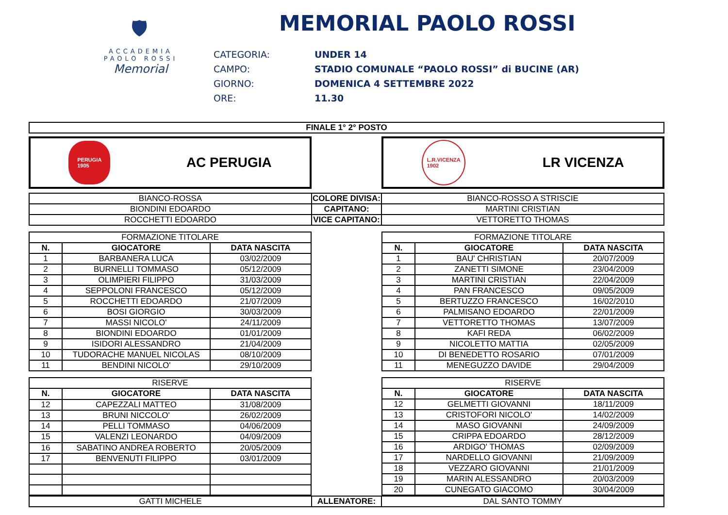🛡
ACCADEMIA
PAOLO ROSSI
Memorial
MEMORIAL PAOLO ROSSI
CATEGORIA: UNDER 14 CAMPO: STADIO COMUNALE “PAOLO ROSSI” di BUCINE (AR) GIORNO: DOMENICA 4 SETTEMBRE 2022 ORE: 11.30
| FINALE 1° 2° POSTO |
| --- |
PERUGIA
1905
AC PERUGIA
L.R.VICENZA
1902
LR VICENZA
| BIANCO-ROSSA | COLORE DIVISA: | BIANCO-ROSSO A STRISCIE |
| BIONDINI EDOARDO | CAPITANO: | MARTINI CRISTIAN |
| ROCCHETTI EDOARDO | VICE CAPITANO: | VETTORETTO THOMAS |
| FORMAZIONE TITOLARE | | |
| N. | GIOCATORE | DATA NASCITA |
| 1 | BARBANERA LUCA | 03/02/2009 |
| 2 | BURNELLI TOMMASO | 05/12/2009 |
| 3 | OLIMPIERI FILIPPO | 31/03/2009 |
| 4 | SEPPOLONI FRANCESCO | 05/12/2009 |
| 5 | ROCCHETTI EDOARDO | 21/07/2009 |
| 6 | BOSI GIORGIO | 30/03/2009 |
| 7 | MASSI NICOLO' | 24/11/2009 |
| 8 | BIONDINI EDOARDO | 01/01/2009 |
| 9 | ISIDORI ALESSANDRO | 21/04/2009 |
| 10 | TUDORACHE MANUEL NICOLAS | 08/10/2009 |
| 11 | BENDINI NICOLO' | 29/10/2009 |
| FORMAZIONE TITOLARE | | |
| N. | GIOCATORE | DATA NASCITA |
| 1 | BAU' CHRISTIAN | 20/07/2009 |
| 2 | ZANETTI SIMONE | 23/04/2009 |
| 3 | MARTINI CRISTIAN | 22/04/2009 |
| 4 | PAN FRANCESCO | 09/05/2009 |
| 5 | BERTUZZO FRANCESCO | 16/02/2010 |
| 6 | PALMISANO EDOARDO | 22/01/2009 |
| 7 | VETTORETTO THOMAS | 13/07/2009 |
| 8 | KAFI REDA | 06/02/2009 |
| 9 | NICOLETTO MATTIA | 02/05/2009 |
| 10 | DI BENEDETTO ROSARIO | 07/01/2009 |
| 11 | MENEGUZZO DAVIDE | 29/04/2009 |
| RISERVE | | |
| N. | GIOCATORE | DATA NASCITA |
| 12 | CAPEZZALI MATTEO | 31/08/2009 |
| 13 | BRUNI NICCOLO' | 26/02/2009 |
| 14 | PELLI TOMMASO | 04/06/2009 |
| 15 | VALENZI LEONARDO | 04/09/2009 |
| 16 | SABATINO ANDREA ROBERTO | 20/05/2009 |
| 17 | BENVENUTI FILIPPO | 03/01/2009 |
| RISERVE | | |
| N. | GIOCATORE | DATA NASCITA |
| 12 | GELMETTI GIOVANNI | 18/11/2009 |
| 13 | CRISTOFORI NICOLO' | 14/02/2009 |
| 14 | MASO GIOVANNI | 24/09/2009 |
| 15 | CRIPPA EDOARDO | 28/12/2009 |
| 16 | ARDIGO' THOMAS | 02/09/2009 |
| 17 | NARDELLO GIOVANNI | 21/09/2009 |
| 18 | VEZZARO GIOVANNI | 21/01/2009 |
| 19 | MARIN ALESSANDRO | 20/03/2009 |
| 20 | CUNEGATO GIACOMO | 30/04/2009 |
| GATTI MICHELE | ALLENATORE: | DAL SANTO TOMMY |